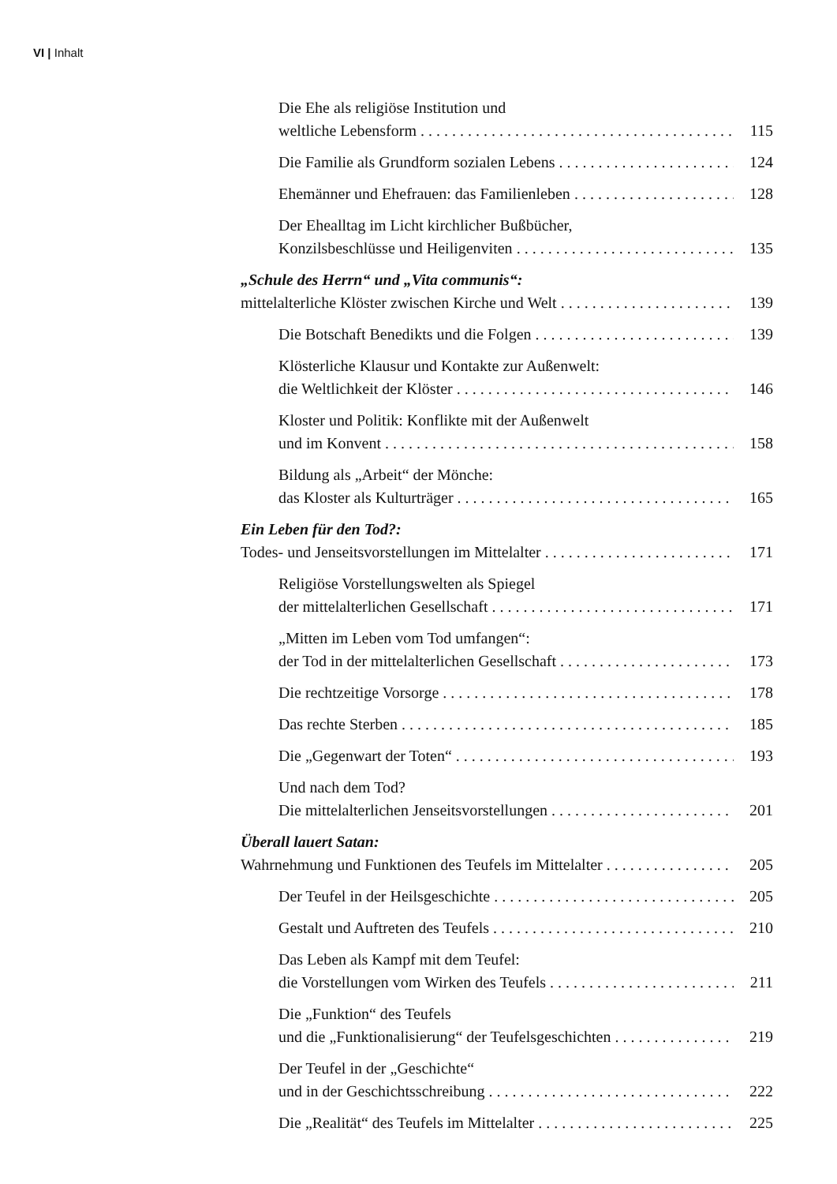VI | Inhalt
Die Ehe als religiöse Institution und
weltliche Lebensform
115
Die Familie als Grundform sozialen Lebens
124
Ehemänner und Ehefrauen: das Familienleben
128
Der Eheall­tag im Licht kirchlicher Bußbücher,
Konzilsbeschlüsse und Heiligenviten
135
„Schule des Herrn“ und „Vita communis“:
mittelalterliche Klöster zwischen Kirche und Welt
139
Die Botschaft Benedikts und die Folgen
139
Klösterliche Klausur und Kontakte zur Außenwelt:
die Weltlichkeit der Klöster
146
Kloster und Politik: Konflikte mit der Außenwelt
und im Konvent
158
Bildung als „Arbeit“ der Mönche:
das Kloster als Kulturträger
165
Ein Leben für den Tod?:
Todes- und Jenseitsvorstellungen im Mittelalter
171
Religiöse Vorstellungswelten als Spiegel
der mittelalterlichen Gesellschaft
171
„Mitten im Leben vom Tod umfangen“:
der Tod in der mittelalterlichen Gesellschaft
173
Die rechtzeitige Vorsorge
178
Das rechte Sterben
185
Die „Gegenwart der Toten“
193
Und nach dem Tod?
Die mittelalterlichen Jenseitsvorstellungen
201
Überall lauert Satan:
Wahrnehmung und Funktionen des Teufels im Mittelalter
205
Der Teufel in der Heilsgeschichte
205
Gestalt und Auftreten des Teufels
210
Das Leben als Kampf mit dem Teufel:
die Vorstellungen vom Wirken des Teufels
211
Die „Funktion“ des Teufels
und die „Funktionalisierung“ der Teufelsgeschichten
219
Der Teufel in der „Geschichte“
und in der Geschichtsschreibung
222
Die „Realität“ des Teufels im Mittelalter
225